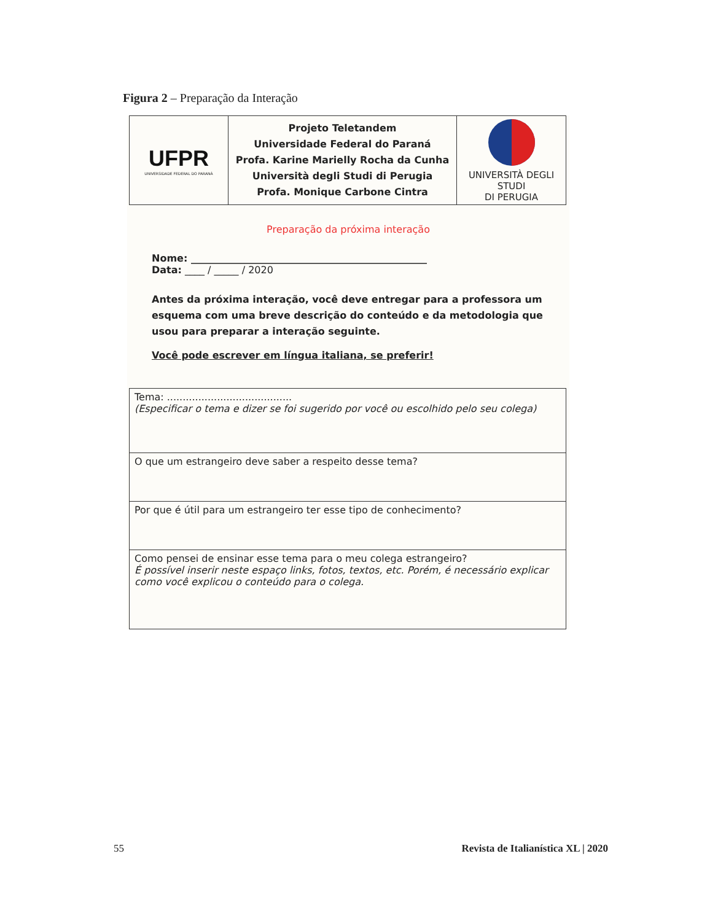Figura 2 – Preparação da Interação
| UFPR UNIVERSIDADE FEDERAL DO PARANÁ | Projeto Teletandem Universidade Federal do Paraná Profa. Karine Marielly Rocha da Cunha Università degli Studi di Perugia Profa. Monique Carbone Cintra | UNIVERSITÀ DEGLI STUDI DI PERUGIA |
Preparação da próxima interação
Nome: ________________________________________________
Data: ____ / _____ / 2020
Antes da próxima interação, você deve entregar para a professora um esquema com uma breve descrição do conteúdo e da metodologia que usou para preparar a interação seguinte.
Você pode escrever em língua italiana, se preferir!
| Tema: ........................................ (Especificar o tema e dizer se foi sugerido por você ou escolhido pelo seu colega) |
| O que um estrangeiro deve saber a respeito desse tema? |
| Por que é útil para um estrangeiro ter esse tipo de conhecimento? |
| Como pensei de ensinar esse tema para o meu colega estrangeiro? É possível inserir neste espaço links, fotos, textos, etc. Porém, é necessário explicar como você explicou o conteúdo para o colega. |
55 Revista de Italianística XL | 2020